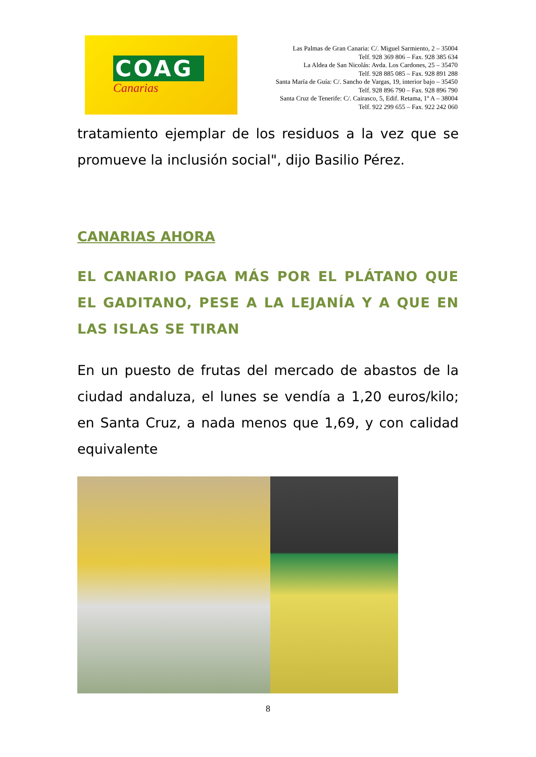COAG
Canarias
Las Palmas de Gran Canaria: C/. Miguel Sarmiento, 2 – 35004
Telf. 928 369 806 – Fax. 928 385 634
La Aldea de San Nicolás: Avda. Los Cardones, 25 – 35470
Telf. 928 885 085 – Fax. 928 891 288
Santa María de Guía: C/. Sancho de Vargas, 19, interior bajo – 35450
Telf. 928 896 790 – Fax. 928 896 790
Santa Cruz de Tenerife: C/. Cairasco, 5, Edif. Retama, 1º A – 38004
Telf. 922 299 655 – Fax. 922 242 060
tratamiento ejemplar de los residuos a la vez que se promueve la inclusión social", dijo Basilio Pérez.
CANARIAS AHORA
EL CANARIO PAGA MÁS POR EL PLÁTANO QUE EL GADITANO, PESE A LA LEJANÍA Y A QUE EN LAS ISLAS SE TIRAN
En un puesto de frutas del mercado de abastos de la ciudad andaluza, el lunes se vendía a 1,20 euros/kilo; en Santa Cruz, a nada menos que 1,69, y con calidad equivalente
8